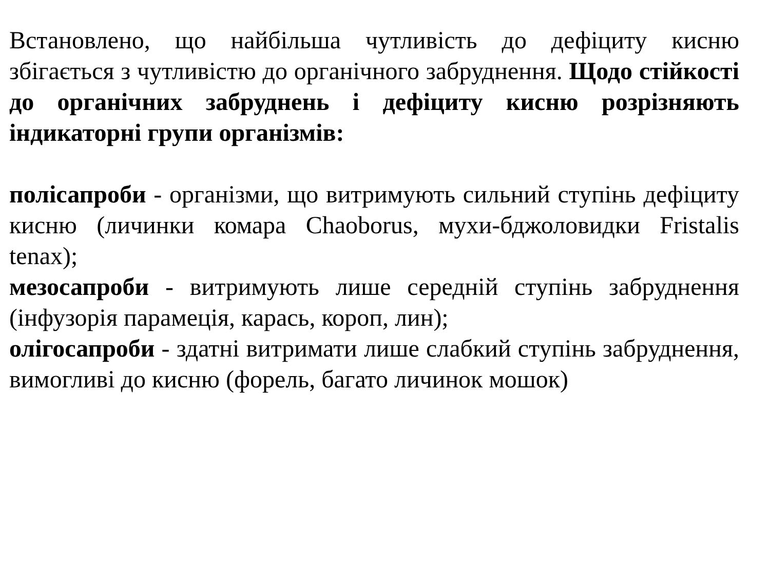Встановлено, що найбільша чутливість до дефіциту кисню збігається з чутливістю до органічного забруднення. Щодо стійкості до органічних забруднень і дефіциту кисню розрізняють індикаторні групи організмів:
полісапроби - організми, що витримують сильний ступінь дефіциту кисню (личинки комара Chaoborus, мухи-бджоловидки Fristalis tenax);
мезосапроби - витримують лише середній ступінь забруднення (інфузорія парамеція, карась, короп, лин);
олігосапроби - здатні витримати лише слабкий ступінь забруднення, вимогливі до кисню (форель, багато личинок мошок)